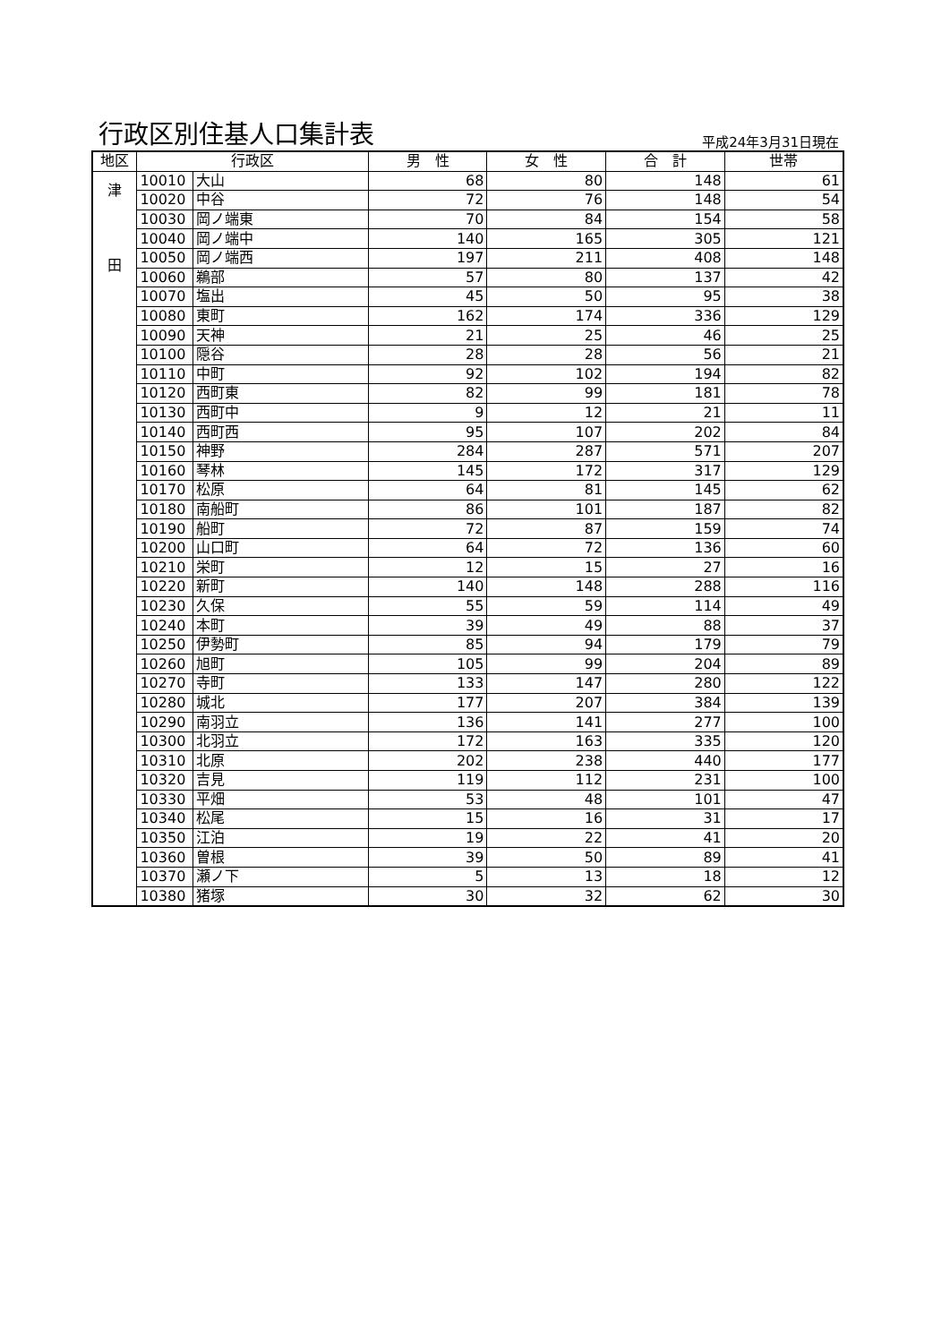行政区別住基人口集計表
平成24年3月31日現在
| 地区 | 行政区 | | 男 性 | 女 性 | 合 計 | 世帯 |
| --- | --- | --- | --- | --- | --- | --- |
| 津 田 | 10010 | 大山 | 68 | 80 | 148 | 61 |
| | 10020 | 中谷 | 72 | 76 | 148 | 54 |
| | 10030 | 岡ノ端東 | 70 | 84 | 154 | 58 |
| | 10040 | 岡ノ端中 | 140 | 165 | 305 | 121 |
| | 10050 | 岡ノ端西 | 197 | 211 | 408 | 148 |
| | 10060 | 鵜部 | 57 | 80 | 137 | 42 |
| | 10070 | 塩出 | 45 | 50 | 95 | 38 |
| | 10080 | 東町 | 162 | 174 | 336 | 129 |
| | 10090 | 天神 | 21 | 25 | 46 | 25 |
| | 10100 | 隠谷 | 28 | 28 | 56 | 21 |
| | 10110 | 中町 | 92 | 102 | 194 | 82 |
| | 10120 | 西町東 | 82 | 99 | 181 | 78 |
| | 10130 | 西町中 | 9 | 12 | 21 | 11 |
| | 10140 | 西町西 | 95 | 107 | 202 | 84 |
| | 10150 | 神野 | 284 | 287 | 571 | 207 |
| | 10160 | 琴林 | 145 | 172 | 317 | 129 |
| | 10170 | 松原 | 64 | 81 | 145 | 62 |
| | 10180 | 南船町 | 86 | 101 | 187 | 82 |
| | 10190 | 船町 | 72 | 87 | 159 | 74 |
| | 10200 | 山口町 | 64 | 72 | 136 | 60 |
| | 10210 | 栄町 | 12 | 15 | 27 | 16 |
| | 10220 | 新町 | 140 | 148 | 288 | 116 |
| | 10230 | 久保 | 55 | 59 | 114 | 49 |
| | 10240 | 本町 | 39 | 49 | 88 | 37 |
| | 10250 | 伊勢町 | 85 | 94 | 179 | 79 |
| | 10260 | 旭町 | 105 | 99 | 204 | 89 |
| | 10270 | 寺町 | 133 | 147 | 280 | 122 |
| | 10280 | 城北 | 177 | 207 | 384 | 139 |
| | 10290 | 南羽立 | 136 | 141 | 277 | 100 |
| | 10300 | 北羽立 | 172 | 163 | 335 | 120 |
| | 10310 | 北原 | 202 | 238 | 440 | 177 |
| | 10320 | 吉見 | 119 | 112 | 231 | 100 |
| | 10330 | 平畑 | 53 | 48 | 101 | 47 |
| | 10340 | 松尾 | 15 | 16 | 31 | 17 |
| | 10350 | 江泊 | 19 | 22 | 41 | 20 |
| | 10360 | 曽根 | 39 | 50 | 89 | 41 |
| | 10370 | 瀬ノ下 | 5 | 13 | 18 | 12 |
| | 10380 | 猪塚 | 30 | 32 | 62 | 30 |